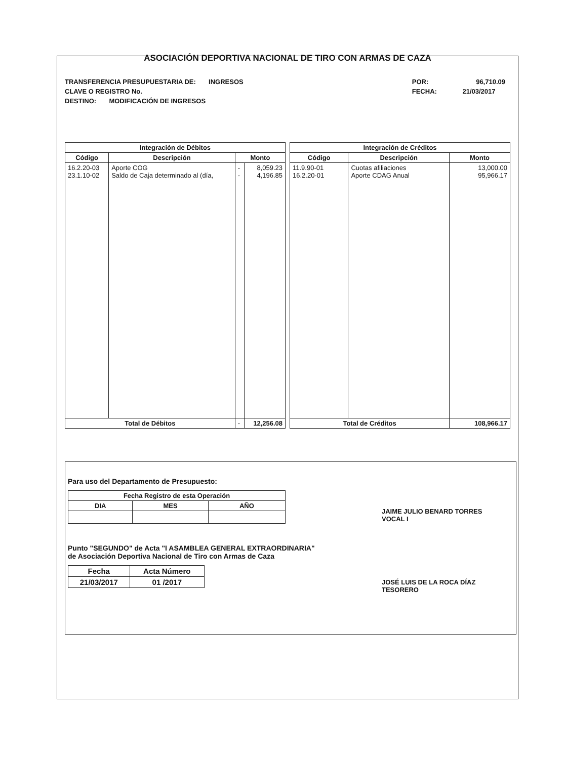ASOCIACIÓN DEPORTIVA NACIONAL DE TIRO CON ARMAS DE CAZA
TRANSFERENCIA PRESUPUESTARIA DE: INGRESOS
CLAVE O REGISTRO No.
DESTINO: MODIFICACIÓN DE INGRESOS
POR: 96,710.09
FECHA: 21/03/2017
| Integración de Débitos | | | |
| --- | --- | --- | --- |
| Código | Descripción | Monto | |
| 16.2.20-03 23.1.10-02 | Aporte COG Saldo de Caja determinado al (día, | - - | 8,059.23 4,196.85 |
| Total de Débitos | | - | 12,256.08 |
| Integración de Créditos | | |
| --- | --- | --- |
| Código | Descripción | Monto |
| 11.9.90-01 16.2.20-01 | Cuotas afiliaciones Aporte CDAG Anual | 13,000.00 95,966.17 |
| Total de Créditos | | 108,966.17 |
Para uso del Departamento de Presupuesto:
| Fecha Registro de esta Operación | | |
| --- | --- | --- |
| DIA | MES | AÑO |
Punto "SEGUNDO" de Acta "I ASAMBLEA GENERAL EXTRAORDINARIA"
de Asociación Deportiva Nacional de Tiro con Armas de Caza
| Fecha | Acta Número |
| --- | --- |
| 21/03/2017 | 01 /2017 |
JAIME JULIO BENARD TORRES
VOCAL I
JOSÉ LUIS DE LA ROCA DÍAZ
TESORERO